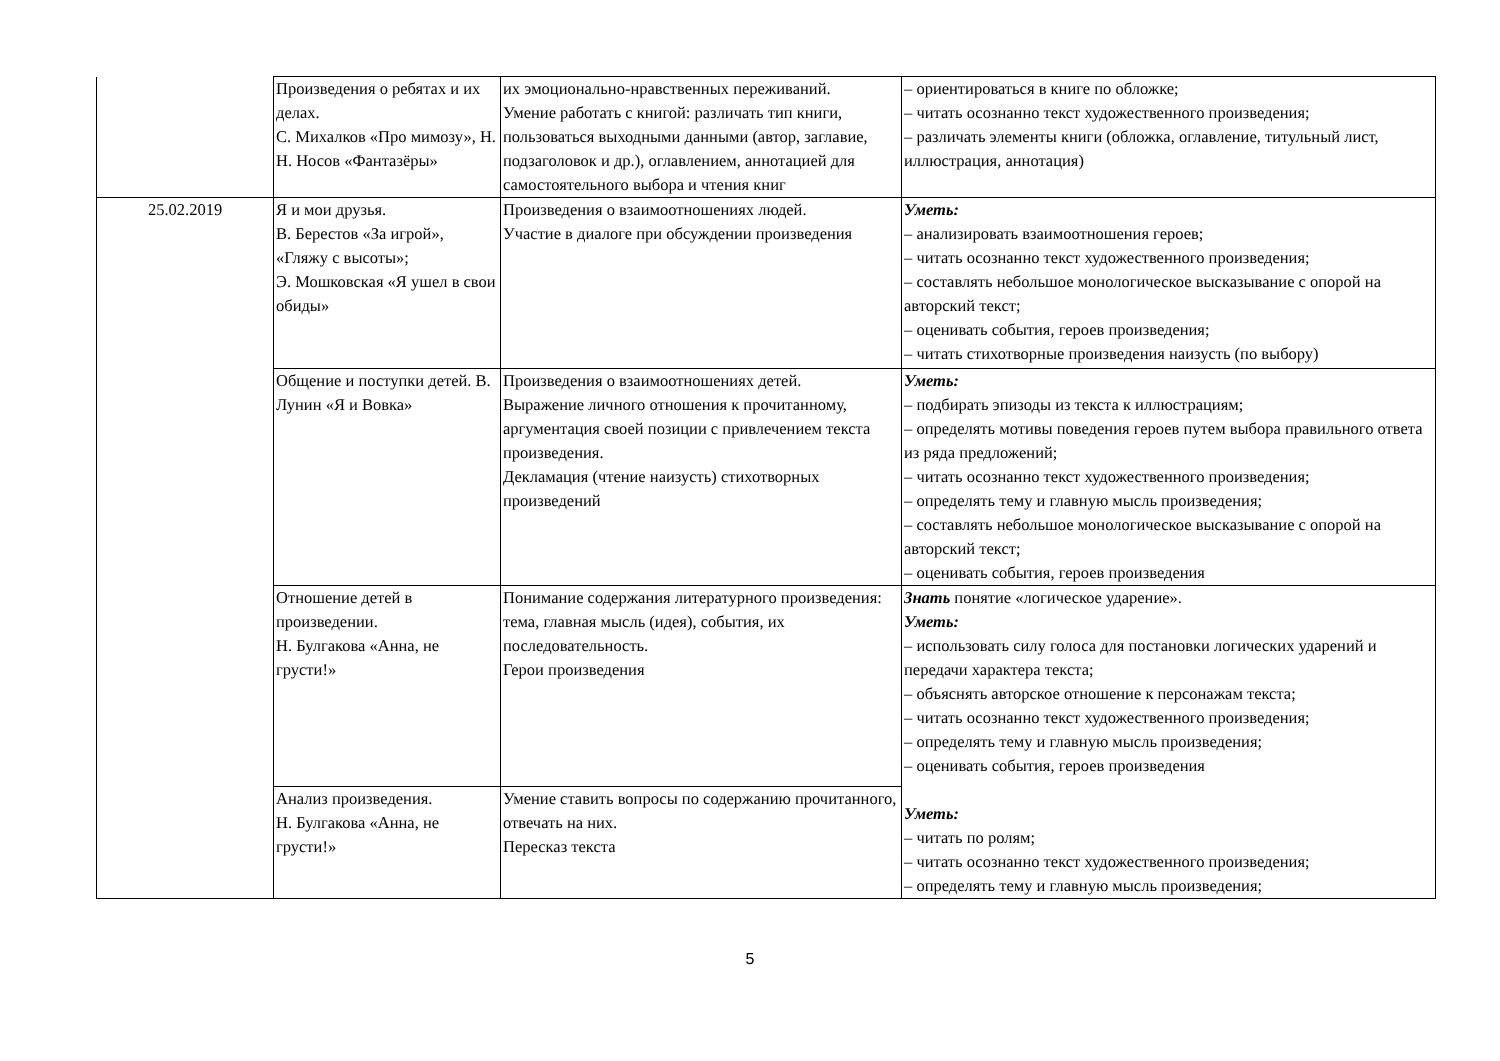| | Произведения о ребятах и их делах. С. Михалков «Про мимозу», Н. Н. Носов «Фантазёры» | их эмоционально-нравственных переживаний. Умение работать с книгой: различать тип книги, пользоваться выходными данными (автор, заглавие, подзаголовок и др.), оглавлением, аннотацией для самостоятельного выбора и чтения книг | – ориентироваться в книге по обложке; – читать осознанно текст художественного произведения; – различать элементы книги (обложка, оглавление, титульный лист, иллюстрация, аннотация) |
| 25.02.2019 | Я и мои друзья. В. Берестов «За игрой», «Гляжу с высоты»; Э. Мошковская «Я ушел в свои обиды» | Произведения о взаимоотношениях людей. Участие в диалоге при обсуждении произведения | Уметь: – анализировать взаимоотношения героев; – читать осознанно текст художественного произведения; – составлять небольшое монологическое высказывание с опорой на авторский текст; – оценивать события, героев произведения; – читать стихотворные произведения наизусть (по выбору) |
| | Общение и поступки детей. В. Лунин «Я и Вовка» | Произведения о взаимоотношениях детей. Выражение личного отношения к прочитанному, аргументация своей позиции с привлечением текста произведения. Декламация (чтение наизусть) стихотворных произведений | Уметь: – подбирать эпизоды из текста к иллюстрациям; – определять мотивы поведения героев путем выбора правильного ответа из ряда предложений; – читать осознанно текст художественного произведения; – определять тему и главную мысль произведения; – составлять небольшое монологическое высказывание с опорой на авторский текст; – оценивать события, героев произведения |
| | Отношение детей в произведении. Н. Булгакова «Анна, не грусти!» | Понимание содержания литературного произведения: тема, главная мысль (идея), события, их последовательность. Герои произведения | Знать понятие «логическое ударение». Уметь: – использовать силу голоса для постановки логических ударений и передачи характера текста; – объяснять авторское отношение к персонажам текста; – читать осознанно текст художественного произведения; – определять тему и главную мысль произведения; – оценивать события, героев произведения Уметь: – читать по ролям; – читать осознанно текст художественного произведения; – определять тему и главную мысль произведения; |
| | Анализ произведения. Н. Булгакова «Анна, не грусти!» | Умение ставить вопросы по содержанию прочитанного, отвечать на них. Пересказ текста | |
5